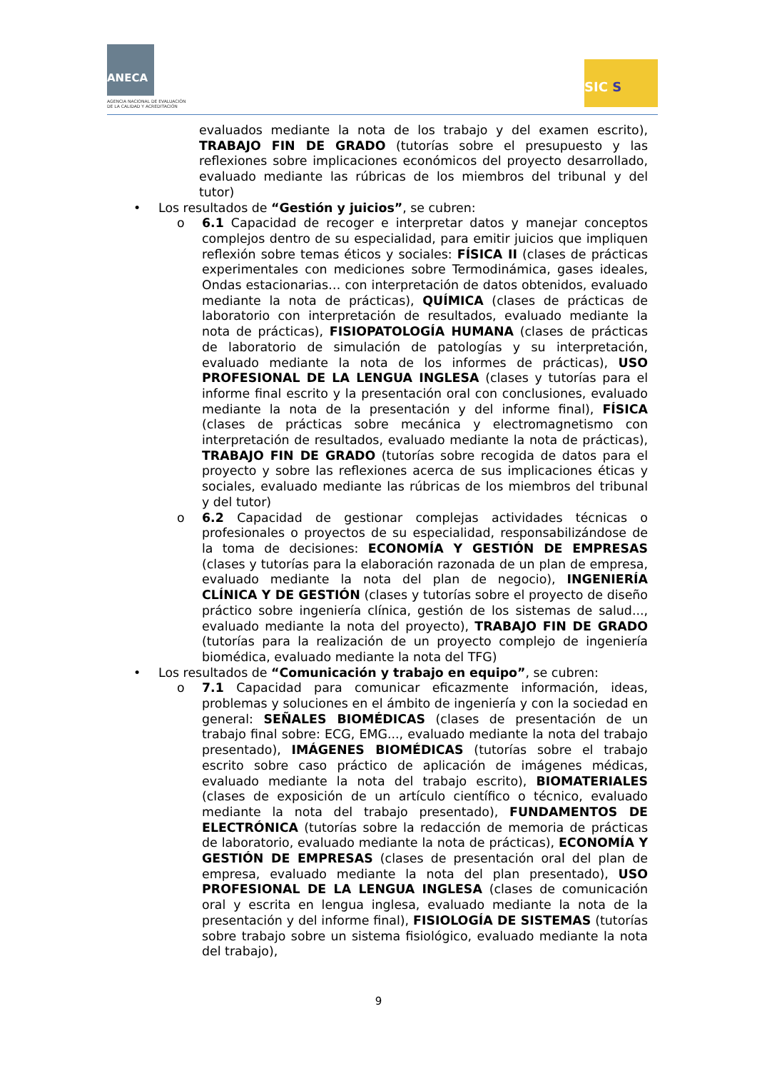ANECA
AGENCIA NACIONAL DE EVALUACIÓN
DE LA CALIDAD Y ACREDITACIÓN
SIC S
evaluados mediante la nota de los trabajo y del examen escrito), TRABAJO FIN DE GRADO (tutorías sobre el presupuesto y las reflexiones sobre implicaciones económicos del proyecto desarrollado, evaluado mediante las rúbricas de los miembros del tribunal y del tutor)
• Los resultados de “Gestión y juicios”, se cubren:
o 6.1 Capacidad de recoger e interpretar datos y manejar conceptos complejos dentro de su especialidad, para emitir juicios que impliquen reflexión sobre temas éticos y sociales: FÍSICA II (clases de prácticas experimentales con mediciones sobre Termodinámica, gases ideales, Ondas estacionarias… con interpretación de datos obtenidos, evaluado mediante la nota de prácticas), QUÍMICA (clases de prácticas de laboratorio con interpretación de resultados, evaluado mediante la nota de prácticas), FISIOPATOLOGÍA HUMANA (clases de prácticas de laboratorio de simulación de patologías y su interpretación, evaluado mediante la nota de los informes de prácticas), USO PROFESIONAL DE LA LENGUA INGLESA (clases y tutorías para el informe final escrito y la presentación oral con conclusiones, evaluado mediante la nota de la presentación y del informe final), FÍSICA (clases de prácticas sobre mecánica y electromagnetismo con interpretación de resultados, evaluado mediante la nota de prácticas), TRABAJO FIN DE GRADO (tutorías sobre recogida de datos para el proyecto y sobre las reflexiones acerca de sus implicaciones éticas y sociales, evaluado mediante las rúbricas de los miembros del tribunal y del tutor)
o 6.2 Capacidad de gestionar complejas actividades técnicas o profesionales o proyectos de su especialidad, responsabilizándose de la toma de decisiones: ECONOMÍA Y GESTIÓN DE EMPRESAS (clases y tutorías para la elaboración razonada de un plan de empresa, evaluado mediante la nota del plan de negocio), INGENIERÍA CLÍNICA Y DE GESTIÓN (clases y tutorías sobre el proyecto de diseño práctico sobre ingeniería clínica, gestión de los sistemas de salud..., evaluado mediante la nota del proyecto), TRABAJO FIN DE GRADO (tutorías para la realización de un proyecto complejo de ingeniería biomédica, evaluado mediante la nota del TFG)
• Los resultados de “Comunicación y trabajo en equipo”, se cubren:
o 7.1 Capacidad para comunicar eficazmente información, ideas, problemas y soluciones en el ámbito de ingeniería y con la sociedad en general: SEÑALES BIOMÉDICAS (clases de presentación de un trabajo final sobre: ECG, EMG..., evaluado mediante la nota del trabajo presentado), IMÁGENES BIOMÉDICAS (tutorías sobre el trabajo escrito sobre caso práctico de aplicación de imágenes médicas, evaluado mediante la nota del trabajo escrito), BIOMATERIALES (clases de exposición de un artículo científico o técnico, evaluado mediante la nota del trabajo presentado), FUNDAMENTOS DE ELECTRÓNICA (tutorías sobre la redacción de memoria de prácticas de laboratorio, evaluado mediante la nota de prácticas), ECONOMÍA Y GESTIÓN DE EMPRESAS (clases de presentación oral del plan de empresa, evaluado mediante la nota del plan presentado), USO PROFESIONAL DE LA LENGUA INGLESA (clases de comunicación oral y escrita en lengua inglesa, evaluado mediante la nota de la presentación y del informe final), FISIOLOGÍA DE SISTEMAS (tutorías sobre trabajo sobre un sistema fisiológico, evaluado mediante la nota del trabajo),
9